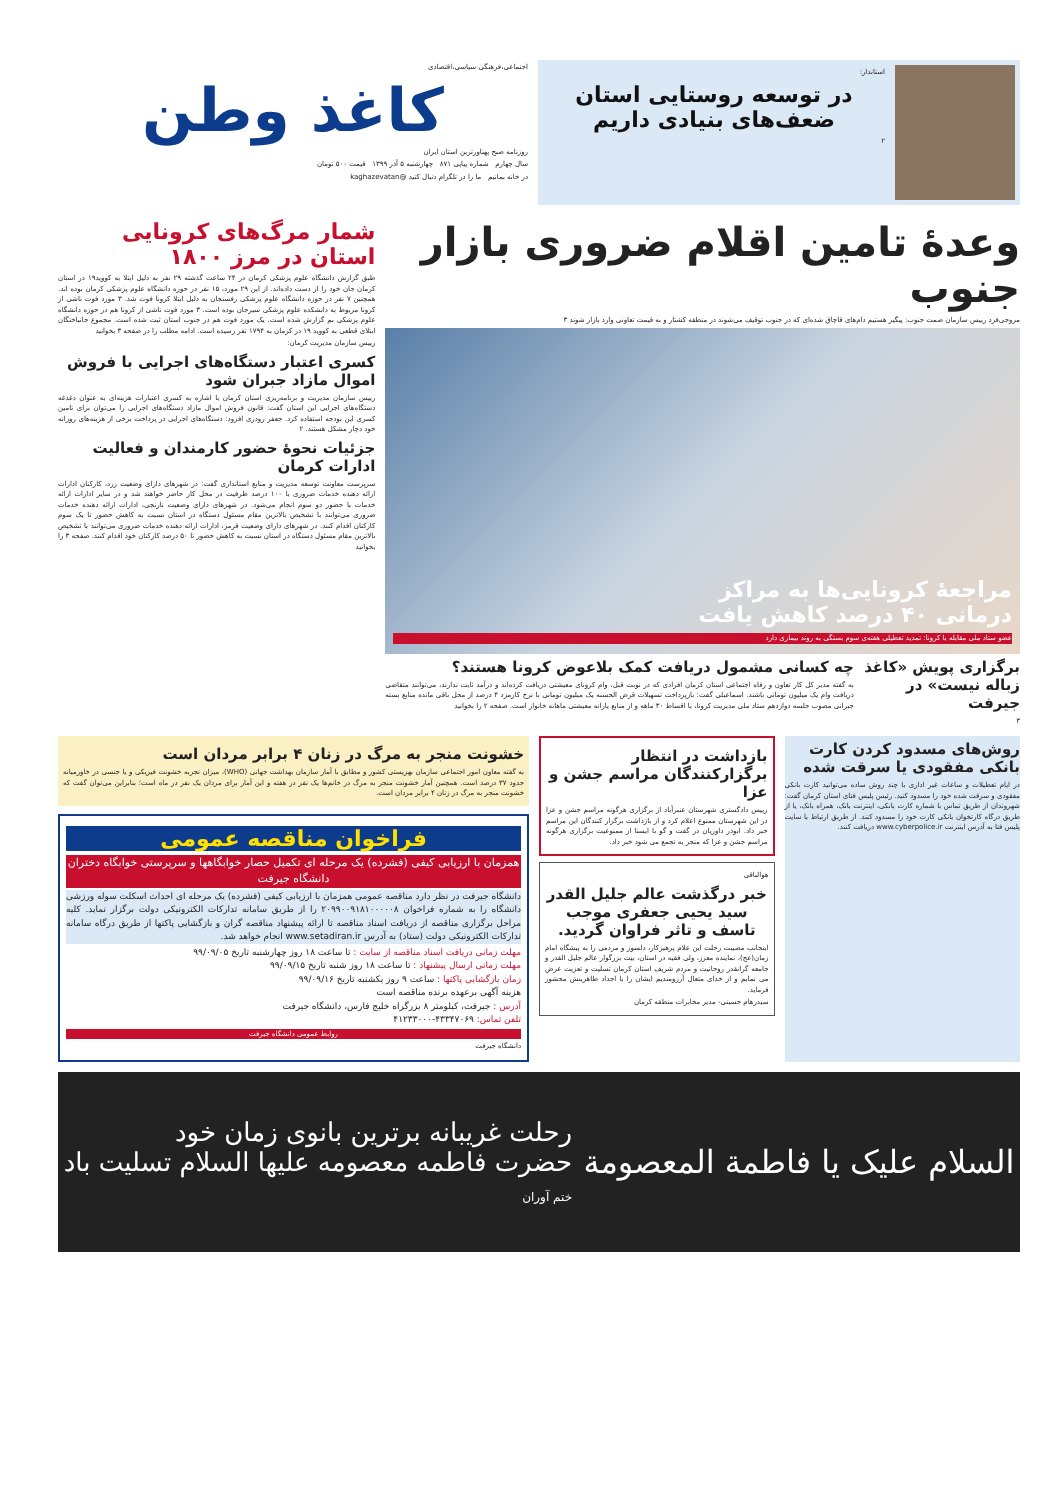استاندار:
در توسعه روستایی استان
ضعف‌های بنیادی داریم
۲
اجتماعی،فرهنگی سیاسی،اقتصادی
کاغذ وطن
روزنامه صبح پهناورترین استان ایران
سال چهارم شماره پیاپی ۸۷۱ چهارشنبه ۵ آذر ۱۳۹۹ قیمت ۵۰۰ تومان
در خانه بمانیم ما را در تلگرام دنبال کنید @kaghazevatan
وعدهٔ تامین اقلام ضروری بازار جنوب
مروجی‌فرد رییس سازمان صمت جنوب: پیگیر هستیم دام‌های قاچاق شده‌ای که در جنوب توقیف می‌شوند در منطقه کشتار و به قیمت تعاونی وارد بازار شوند ۳
مراجعهٔ کرونایی‌ها به مراکز
درمانی ۴۰ درصد کاهش یافت
عضو ستاد ملی مقابله با کرونا: تمدید تعطیلی هفته‌ی سوم بستگی به روند بیماری دارد
برگزاری پویش «کاغذ زباله نیست» در جیرفت
۳
چه کسانی مشمول دریافت کمک بلاعوض کرونا هستند؟
به گفته مدیر کل کار تعاون و رفاه اجتماعی استان کرمان افرادی که در نوبت قبل، وام کرونای معیشتی دریافت کرده‌اند و درآمد ثابت ندارند، می‌توانند متقاضی دریافت وام یک میلیون تومانی باشند. اسماعیلی گفت: بازپرداخت تسهیلات قرض الحسنه یک میلیون تومانی با نرخ کارمزد ۴ درصد از محل باقی مانده منابع بسته جبرانی مصوب جلسه دوازدهم ستاد ملی مدیریت کرونا، با اقساط ۳۰ ماهه و از منابع یارانه معیشتی ماهانه خانوار است. صفحه ۲ را بخوانید
شمار مرگ‌های کرونایی استان در مرز ۱۸۰۰
طبق گزارش دانشگاه علوم پزشکی کرمان در ۲۴ ساعت گذشته ۲۹ نفر به دلیل ابتلا به کووید۱۹ در استان کرمان جان خود را از دست داده‌اند. از این ۲۹ مورد، ۱۵ نفر در حوزه دانشگاه علوم پزشکی کرمان بوده اند. همچنین ۷ نفر در حوزه دانشگاه علوم پزشکی رفسنجان به دلیل ابتلا کرونا فوت شد. ۳ مورد فوت ناشی از کرونا مربوط به دانشکده علوم پزشکی سیرجان بوده است. ۳ مورد فوت ناشی از کرونا هم در حوزه دانشگاه علوم پزشکی بم گزارش شده است. یک مورد فوت هم در جنوب استان ثبت شده است. مجموع جانباختگان ابتلای قطعی به کووید ۱۹ در کرمان به ۱۷۹۴ نفر رسیده است. ادامه مطلب را در صفحه ۳ بخوانید
رییس سازمان مدیریت کرمان:
کسری اعتبار دستگاه‌های اجرایی با فروش اموال مازاد جبران شود
رییس سازمان مدیریت و برنامه‌ریزی استان کرمان با اشاره به کسری اعتبارات هزینه‌ای به عنوان دغدغه دستگاه‌های اجرایی این استان گفت: قانون فروش اموال مازاد دستگاه‌های اجرایی را می‌توان برای تامین کسری این بودجه استفاده کرد. جعفر رودری افزود: دستگاه‌های اجرایی در پرداخت برخی از هزینه‌های روزانه خود دچار مشکل هستند. ۲
جزئیات نحوهٔ حضور کارمندان و فعالیت ادارات کرمان
سرپرست معاونت توسعه مدیریت و منابع استانداری گفت: در شهرهای دارای وضعیت زرد، کارکنان ادارات ارائه دهنده خدمات ضروری با ۱۰۰ درصد ظرفیت در محل کار حاضر خواهند شد و در سایر ادارات ارائه خدمات با حضور دو سوم انجام می‌شود. در شهرهای دارای وضعیت نارنجی، ادارات ارائه دهنده خدمات ضروری می‌توانند با تشخیص بالاترین مقام مسئول دستگاه در استان نسبت به کاهش حضور تا یک سوم کارکنان اقدام کنند. در شهرهای دارای وضعیت قرمز، ادارات ارائه دهنده خدمات ضروری می‌توانند با تشخیص بالاترین مقام مسئول دستگاه در استان نسبت به کاهش حضور تا ۵۰ درصد کارکنان خود اقدام کنند. صفحه ۳ را بخوانید
روش‌های مسدود کردن کارت بانکی مفقودی یا سرقت شده
در ایام تعطیلات و ساعات غیر اداری با چند روش ساده می‌توانید کارت بانکی مفقودی و سرقت شده خود را مسدود کنید. رئیس پلیس فتای استان کرمان گفت: شهروندان از طریق تماس با شماره کارت بانکی، اینترنت بانک، همراه بانک، یا از طریق درگاه کارتخوان بانکی کارت خود را مسدود کنند. از طریق ارتباط با سایت پلیس فتا به آدرس اینترنت www.cyberpolice.ir دریافت کنند.
بازداشت در انتظار برگزارکنندگان مراسم جشن و عزا
رییس دادگستری شهرستان عنبرآباد از برگزاری هرگونه مراسم جشن و عزا در این شهرستان ممنوع اعلام کرد و از بازداشت برگزار کنندگان این مراسم خبر داد. ابوذر داوریان در گفت و گو با ایسنا از ممنوعیت برگزاری هرگونه مراسم جشن و عزا که منجر به تجمع می شود خبر داد.
هوالباقی
خبر درگذشت عالم جلیل القدر سید یحیی جعفری موجب تاسف و تاثر فراوان گردید.
اینجانب مصیبت رحلت این علام پرهیزکار، دلسوز و مردمی را به پیشگاه امام زمان(عج)، نماینده معزز، ولی فقیه در استان، بیت بزرگوار عالم جلیل القدر و جامعه گرانقدر روحانیت و مردم شریف استان کرمان تسلیت و تعزیت عرض می نمایم و از خدای متعال آرزومندیم ایشان را با اجداد طاهرینش محشور فرماید.
سیدرهام حسینی- مدیر مخابرات منطقه کرمان
خشونت منجر به مرگ در زنان ۴ برابر مردان است
به گفته معاون امور اجتماعی سازمان بهزیستی کشور و مطابق با آمار سازمان بهداشت جهانی (WHO)، میزان تجربه خشونت فیزیکی و یا جنسی در خاورمیانه حدود ۳۷ درصد است. همچنین آمار خشونت منجر به مرگ در خانم‌ها یک نفر در هفته و این آمار برای مردان یک نفر در ماه است؛ بنابراین می‌توان گفت که خشونت منجر به مرگ در زنان ۴ برابر مردان است.
فراخوان مناقصه عمومی
همزمان با ارزیابی کیفی (فشرده) یک مرحله ای تکمیل حصار خوابگاهها و سرپرستی خوابگاه دختران دانشگاه جیرفت
دانشگاه جیرفت در نظر دارد مناقصه عمومی همزمان با ارزیابی کیفی (فشرده) یک مرحله ای احداث اسکلت سوله ورزشی دانشگاه را به شماره فراخوان ۲۰۹۹۰۰۹۱۸۱۰۰۰۰۰۸ را از طریق سامانه تدارکات الکترونیکی دولت برگزار نماید. کلیه مراحل برگزاری مناقصه از دریافت اسناد مناقصه تا ارائه پیشنهاد مناقصه گران و بازگشایی پاکتها از طریق درگاه سامانه تدارکات الکترونیکی دولت (ستاد) به آدرس www.setadiran.ir انجام خواهد شد.
مهلت زمانی دریافت اسناد مناقصه از سایت : تا ساعت ۱۸ روز چهارشنبه تاریخ ۹۹/۰۹/۰۵
مهلت زمانی ارسال پیشنهاد : تا ساعت ۱۸ روز شنبه تاریخ ۹۹/۰۹/۱۵
زمان بازگشایی پاکتها : ساعت ۹ روز یکشنبه تاریخ ۹۹/۰۹/۱۶
هزینه آگهی برعهده برنده مناقصه است
آدرس : جیرفت، کیلومتر ۸ بزرگراه خلیج فارس، دانشگاه جیرفت
تلفن تماس: ۴۳۳۴۷۰۶۹-۴۱۲۳۳۰۰۰
روابط عمومی دانشگاه جیرفت
دانشگاه جیرفت
السلام علیک یا فاطمة المعصومة رحلت غریبانه برترین بانوی زمان خود
حضرت فاطمه معصومه علیها السلام تسلیت باد
ختم آوران